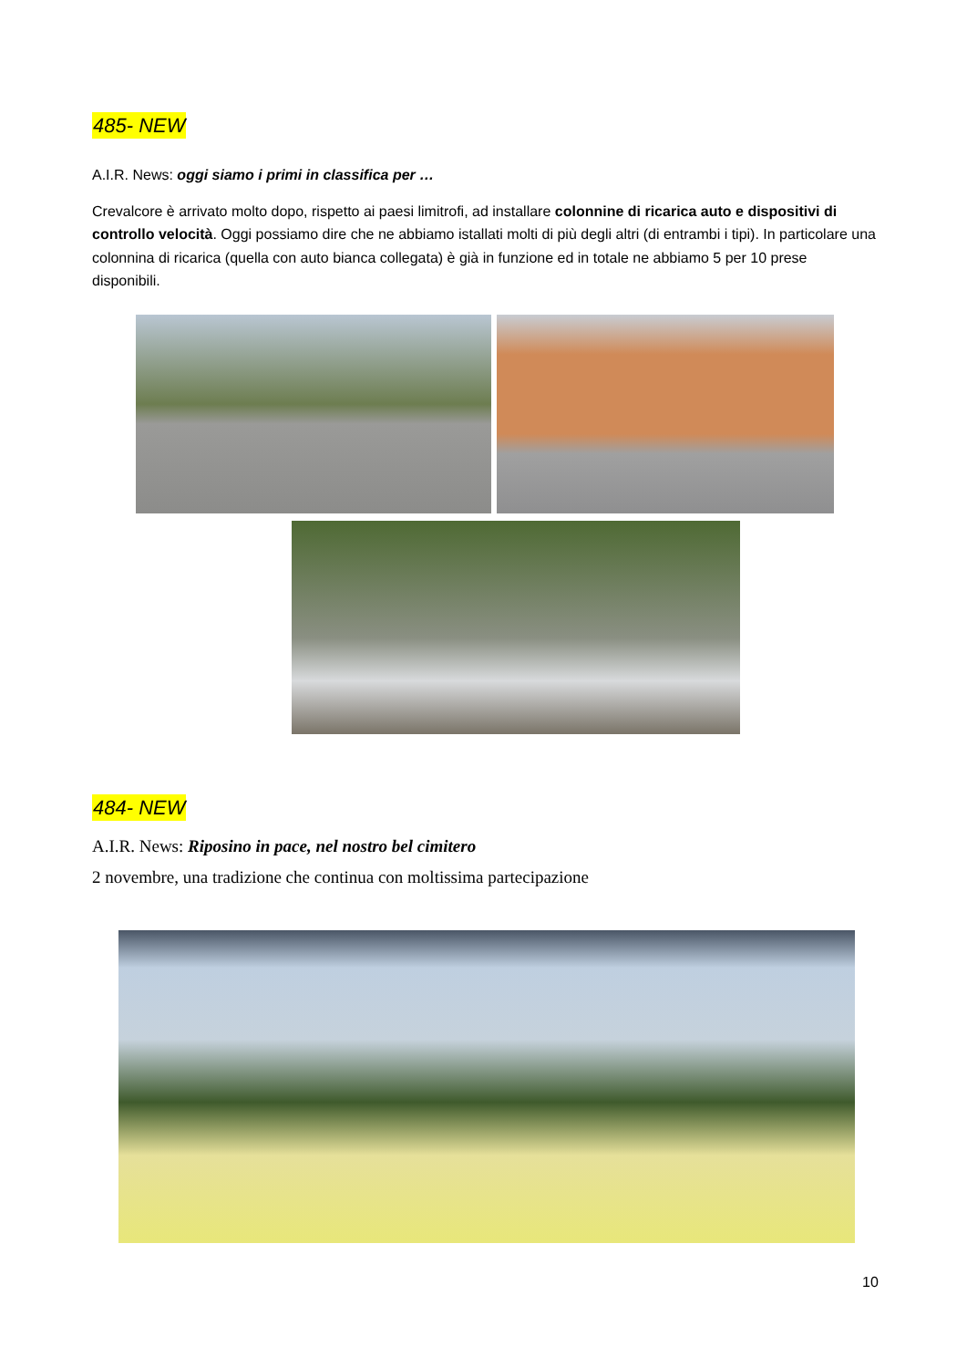485- NEW
A.I.R. News: oggi siamo i primi in classifica per …
Crevalcore è arrivato molto dopo, rispetto ai paesi limitrofi, ad installare colonnine di ricarica auto e dispositivi di controllo velocità. Oggi possiamo dire che ne abbiamo istallati molti di più degli altri (di entrambi i tipi). In particolare una colonnina di ricarica (quella con auto bianca collegata) è già in funzione ed in totale ne abbiamo 5 per 10 prese disponibili.
484- NEW
A.I.R. News: Riposino in pace, nel nostro bel cimitero
2 novembre, una tradizione che continua con moltissima partecipazione
10